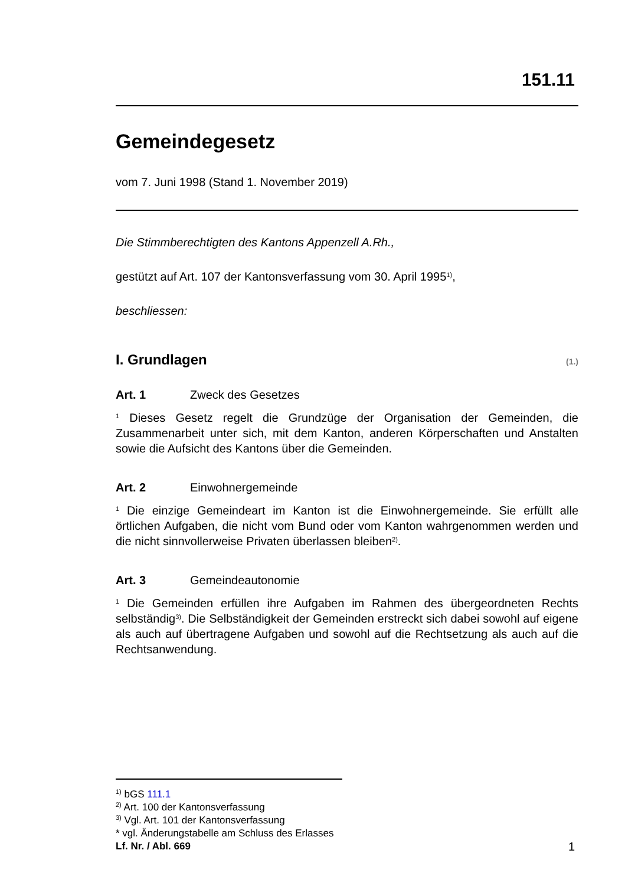151.11
Gemeindegesetz
vom 7. Juni 1998 (Stand 1. November 2019)
Die Stimmberechtigten des Kantons Appenzell A.Rh.,
gestützt auf Art. 107 der Kantonsverfassung vom 30. April 1995<sup>1)</sup>,
beschliessen:
I. Grundlagen (1.)
Art. 1 Zweck des Gesetzes
<sup>1</sup> Dieses Gesetz regelt die Grundzüge der Organisation der Gemeinden, die Zusammenarbeit unter sich, mit dem Kanton, anderen Körperschaften und Anstalten sowie die Aufsicht des Kantons über die Gemeinden.
Art. 2 Einwohnergemeinde
<sup>1</sup> Die einzige Gemeindeart im Kanton ist die Einwohnergemeinde. Sie erfüllt alle örtlichen Aufgaben, die nicht vom Bund oder vom Kanton wahrgenommen werden und die nicht sinnvollerweise Privaten überlassen bleiben<sup>2)</sup>.
Art. 3 Gemeindeautonomie
<sup>1</sup> Die Gemeinden erfüllen ihre Aufgaben im Rahmen des übergeordneten Rechts selbständig<sup>3)</sup>. Die Selbständigkeit der Gemeinden erstreckt sich dabei sowohl auf eigene als auch auf übertragene Aufgaben und sowohl auf die Rechtsetzung als auch auf die Rechtsanwendung.
<sup>1)</sup> bGS 111.1
<sup>2)</sup> Art. 100 der Kantonsverfassung
<sup>3)</sup> Vgl. Art. 101 der Kantonsverfassung
* vgl. Änderungstabelle am Schluss des Erlasses
Lf. Nr. / Abl. 669
1